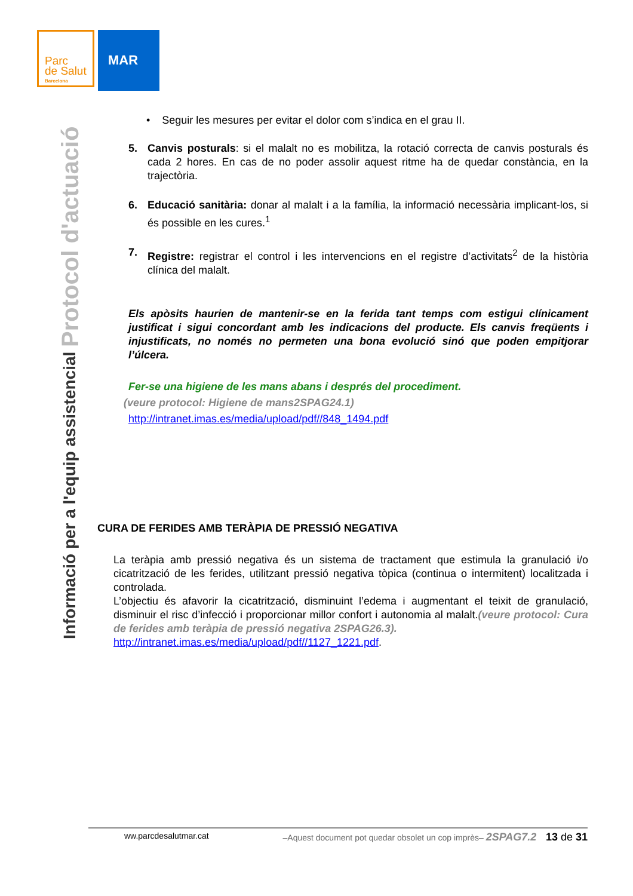Parc
de Salut
Barcelona
MAR
Informació per a l'equip assistencial Protocol d'actuació
• Seguir les mesures per evitar el dolor com s’indica en el grau II.
5. Canvis posturals: si el malalt no es mobilitza, la rotació correcta de canvis posturals és cada 2 hores. En cas de no poder assolir aquest ritme ha de quedar constància, en la trajectòria.
6. Educació sanitària: donar al malalt i a la família, la informació necessària implicant-los, si és possible en les cures.<sup>1</sup>
7. Registre: registrar el control i les intervencions en el registre d’activitats<sup>2</sup> de la història clínica del malalt.
Els apòsits haurien de mantenir-se en la ferida tant temps com estigui clínicament justificat i sigui concordant amb les indicacions del producte. Els canvis freqüents i injustificats, no només no permeten una bona evolució sinó que poden empitjorar l’úlcera.
Fer-se una higiene de les mans abans i després del procediment.
(veure protocol: Higiene de mans2SPAG24.1)
http://intranet.imas.es/media/upload/pdf//848_1494.pdf
CURA DE FERIDES AMB TERÀPIA DE PRESSIÓ NEGATIVA
La teràpia amb pressió negativa és un sistema de tractament que estimula la granulació i/o cicatrització de les ferides, utilitzant pressió negativa tòpica (continua o intermitent) localitzada i controlada.
L’objectiu és afavorir la cicatrització, disminuint l’edema i augmentant el teixit de granulació, disminuir el risc d’infecció i proporcionar millor confort i autonomia al malalt.(veure protocol: Cura de ferides amb teràpia de pressió negativa 2SPAG26.3).
http://intranet.imas.es/media/upload/pdf//1127_1221.pdf.
ww.parcdesalutmar.cat –Aquest document pot quedar obsolet un cop imprès– 2SPAG7.2 13 de 31